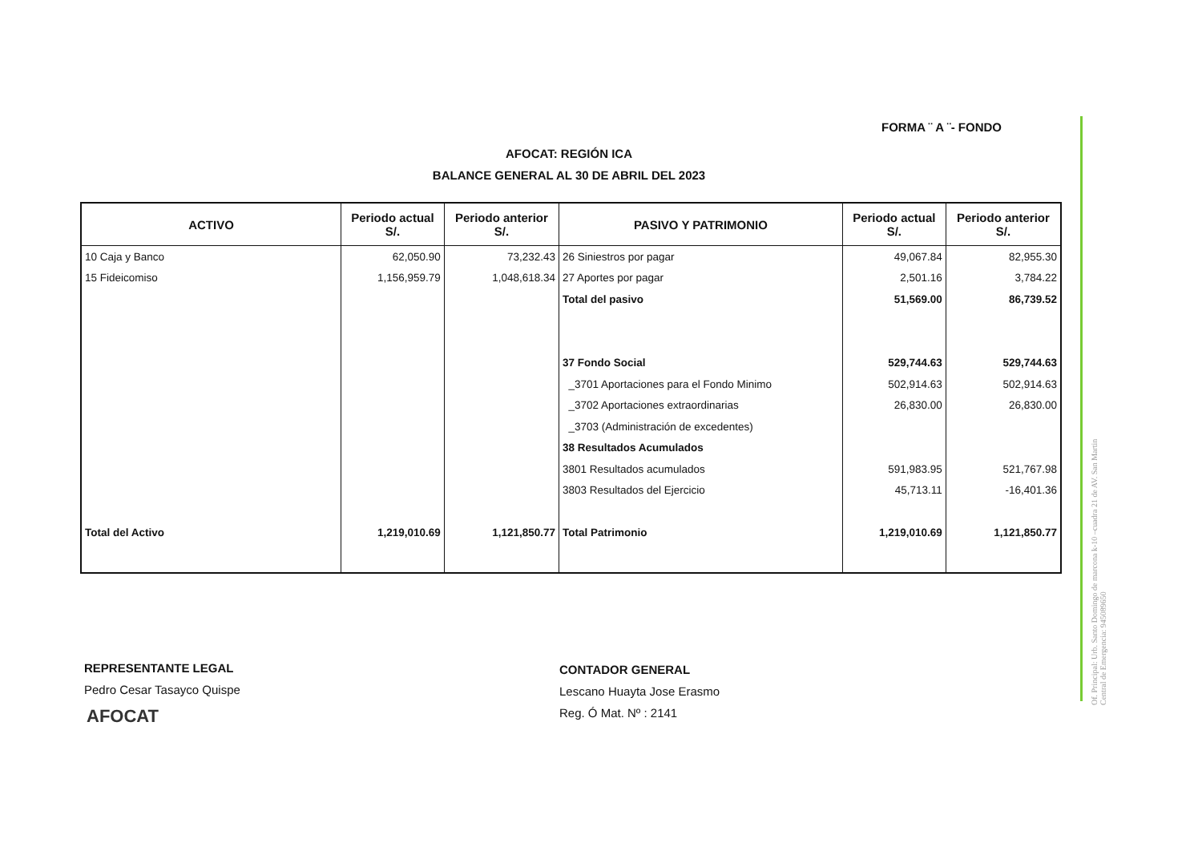FORMA ¨ A ¨- FONDO
AFOCAT: REGIÓN ICA
BALANCE GENERAL AL 30 DE ABRIL DEL 2023
| ACTIVO | Periodo actual S/. | Periodo anterior S/. | PASIVO Y PATRIMONIO | Periodo actual S/. | Periodo anterior S/. |
| --- | --- | --- | --- | --- | --- |
| 10 Caja y Banco | 62,050.90 | 73,232.43 | 26 Siniestros por pagar | 49,067.84 | 82,955.30 |
| 15 Fideicomiso | 1,156,959.79 | 1,048,618.34 | 27 Aportes por pagar | 2,501.16 | 3,784.22 |
| | | | Total del pasivo | 51,569.00 | 86,739.52 |
| | | | 37 Fondo Social | 529,744.63 | 529,744.63 |
| | | | _3701 Aportaciones para el Fondo Minimo | 502,914.63 | 502,914.63 |
| | | | _3702 Aportaciones extraordinarias | 26,830.00 | 26,830.00 |
| | | | _3703 (Administración de excedentes) | | |
| | | | 38 Resultados Acumulados | | |
| | | | 3801 Resultados acumulados | 591,983.95 | 521,767.98 |
| | | | 3803 Resultados del Ejercicio | 45,713.11 | -16,401.36 |
| Total del Activo | 1,219,010.69 | 1,121,850.77 | Total Patrimonio | 1,219,010.69 | 1,121,850.77 |
REPRESENTANTE LEGAL
Pedro Cesar Tasayco Quispe
AFOCAT
CONTADOR GENERAL
Lescano Huayta Jose Erasmo
Reg. Ó Mat. Nº : 2141
Of. Principal: Urb. Santo Domingo de marcona k-10 –cuadra 21 de AV. San Martin
Central de Emergencia: 945089650